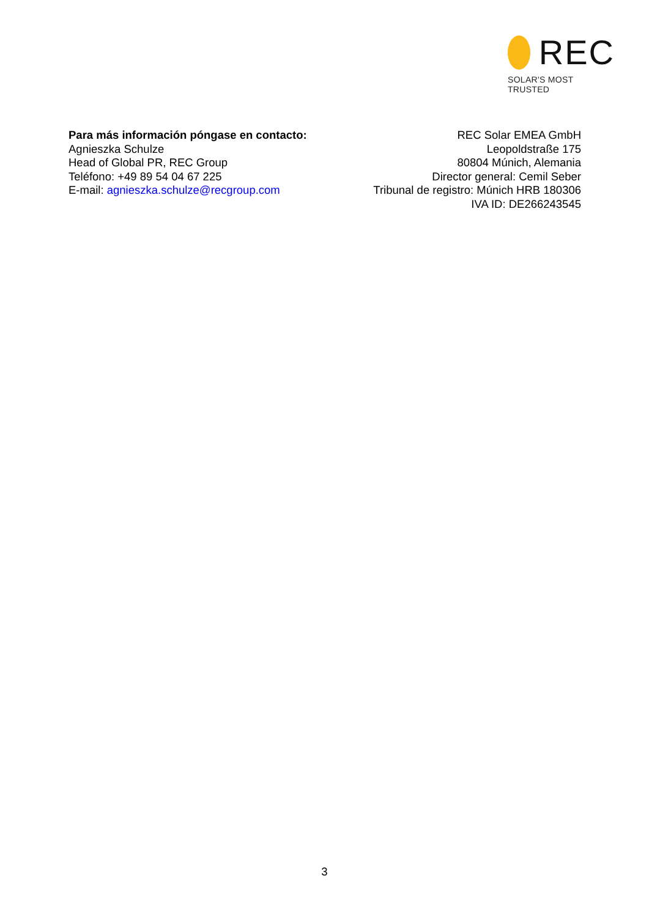REC
SOLAR'S MOST TRUSTED
Para más información póngase en contacto:
Agnieszka Schulze
Head of Global PR, REC Group
Teléfono: +49 89 54 04 67 225
E-mail: agnieszka.schulze@recgroup.com
REC Solar EMEA GmbH
Leopoldstraße 175
80804 Múnich, Alemania
Director general: Cemil Seber
Tribunal de registro: Múnich HRB 180306
IVA ID: DE266243545
3